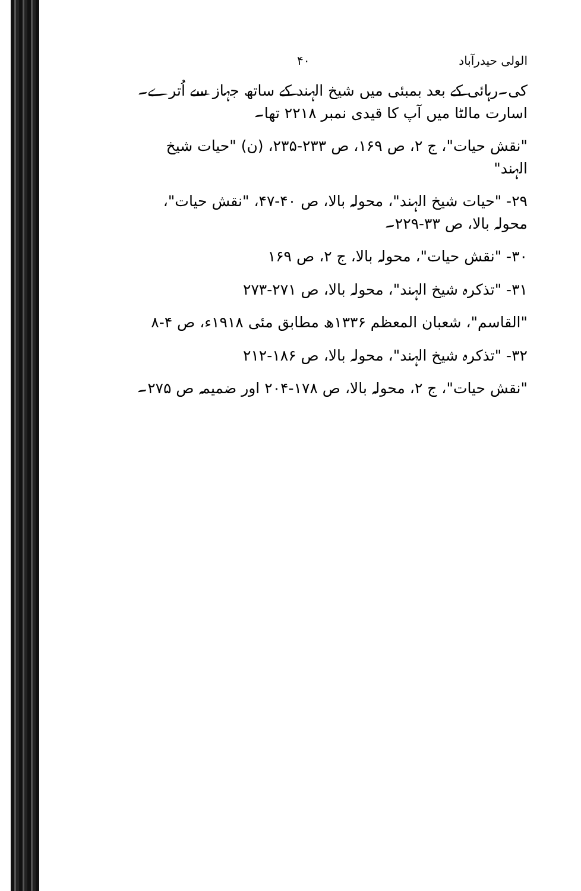الولی حیدرآباد ۴۰
کی۔رہائی کے بعد بمبئی میں شیخ الہند کے ساتھ جہاز سے اُترے۔اسارت مالٹا میں آپ کا قیدی نمبر ۲۲۱۸ تھا۔
"نقش حیات"، ج ۲، ص ۱۶۹، ص ۲۳۳-۲۳۵، (ن) "حیات شیخ الہند"
۲۹- "حیات شیخ الہند"، محولہ بالا، ص ۴۰-۴۷، "نقش حیات"، محولہ بالا، ص ۳۳-۲۲۹۔
۳۰- "نقش حیات"، محولہ بالا، ج ۲، ص ۱۶۹
۳۱- "تذکرہ شیخ الہند"، محولہ بالا، ص ۲۷۱-۲۷۳
"القاسم"، شعبان المعظم ۱۳۳۶ھ مطابق مئی ۱۹۱۸ء، ص ۴-۸
۳۲- "تذکرہ شیخ الہند"، محولہ بالا، ص ۱۸۶-۲۱۲
"نقش حیات"، ج ۲، محولہ بالا، ص ۱۷۸-۲۰۴ اور ضمیمہ ص ۲۷۵۔